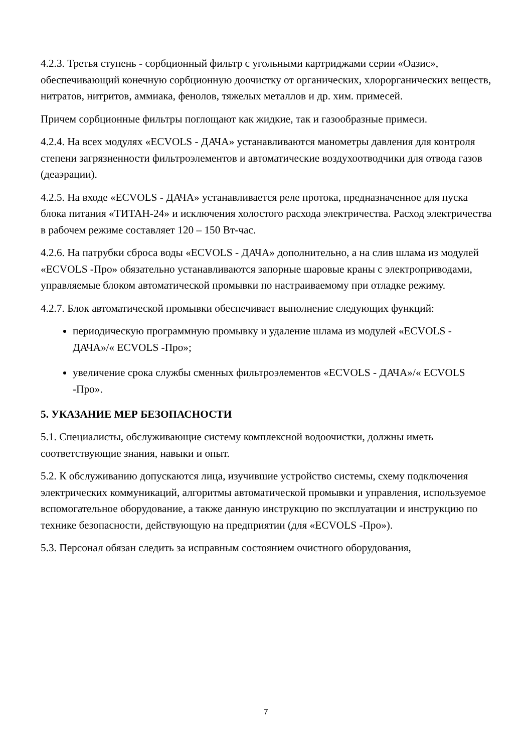4.2.3. Третья ступень - сорбционный фильтр с угольными картриджами серии «Оазис», обеспечивающий конечную сорбционную доочистку от органических, хлорорганических веществ, нитратов, нитритов, аммиака, фенолов, тяжелых металлов и др. хим. примесей.
Причем сорбционные фильтры поглощают как жидкие, так и газообразные примеси.
4.2.4. На всех модулях «ECVOLS - ДАЧА» устанавливаются манометры давления для контроля степени загрязненности фильтроэлементов и автоматические воздухоотводчики для отвода газов (деаэрации).
4.2.5. На входе «ECVOLS - ДАЧА» устанавливается реле протока, предназначенное для пуска блока питания «ТИТАН-24» и исключения холостого расхода электричества. Расход электричества в рабочем режиме составляет 120 – 150 Вт-час.
4.2.6. На патрубки сброса воды «ECVOLS - ДАЧА» дополнительно, а на слив шлама из модулей «ECVOLS -Про» обязательно устанавливаются запорные шаровые краны с электроприводами, управляемые блоком автоматической промывки по настраиваемому при отладке режиму.
4.2.7. Блок автоматической промывки обеспечивает выполнение следующих функций:
периодическую программную промывку и удаление шлама из модулей «ECVOLS - ДАЧА»/« ECVOLS -Про»;
увеличение срока службы сменных фильтроэлементов «ECVOLS - ДАЧА»/« ECVOLS -Про».
5. УКАЗАНИЕ МЕР БЕЗОПАСНОСТИ
5.1. Специалисты, обслуживающие систему комплексной водоочистки, должны иметь соответствующие знания, навыки и опыт.
5.2. К обслуживанию допускаются лица, изучившие устройство системы, схему подключения электрических коммуникаций, алгоритмы автоматической промывки и управления, используемое вспомогательное оборудование, а также данную инструкцию по эксплуатации и инструкцию по технике безопасности, действующую на предприятии (для «ECVOLS -Про»).
5.3. Персонал обязан следить за исправным состоянием очистного оборудования,
7